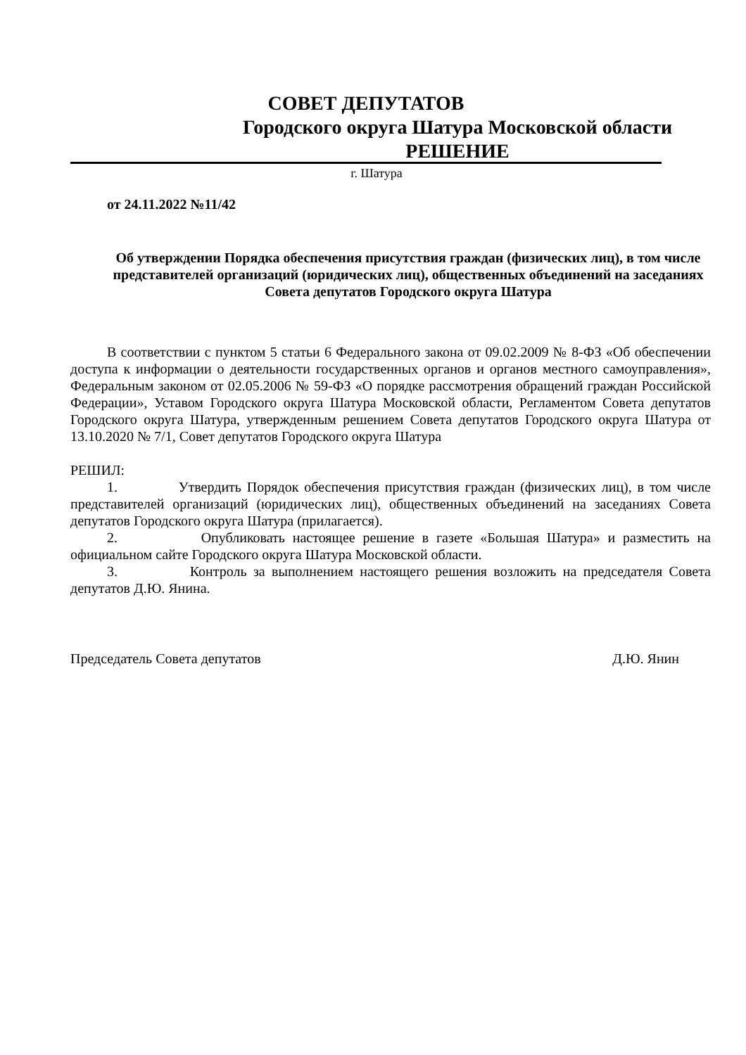СОВЕТ ДЕПУТАТОВ
Городского округа Шатура Московской области
РЕШЕНИЕ
г. Шатура
от 24.11.2022 №11/42
Об утверждении Порядка обеспечения присутствия граждан (физических лиц), в том числе представителей организаций (юридических лиц), общественных объединений на заседаниях Совета депутатов Городского округа Шатура
В соответствии с пунктом 5 статьи 6 Федерального закона от 09.02.2009 № 8-ФЗ «Об обеспечении доступа к информации о деятельности государственных органов и органов местного самоуправления», Федеральным законом от 02.05.2006 № 59-ФЗ «О порядке рассмотрения обращений граждан Российской Федерации», Уставом Городского округа Шатура Московской области, Регламентом Совета депутатов Городского округа Шатура, утвержденным решением Совета депутатов Городского округа Шатура от 13.10.2020 № 7/1, Совет депутатов Городского округа Шатура
РЕШИЛ:
1. Утвердить Порядок обеспечения присутствия граждан (физических лиц), в том числе представителей организаций (юридических лиц), общественных объединений на заседаниях Совета депутатов Городского округа Шатура (прилагается).
2. Опубликовать настоящее решение в газете «Большая Шатура» и разместить на официальном сайте Городского округа Шатура Московской области.
3. Контроль за выполнением настоящего решения возложить на председателя Совета депутатов Д.Ю. Янина.
Председатель Совета депутатов Д.Ю. Янин